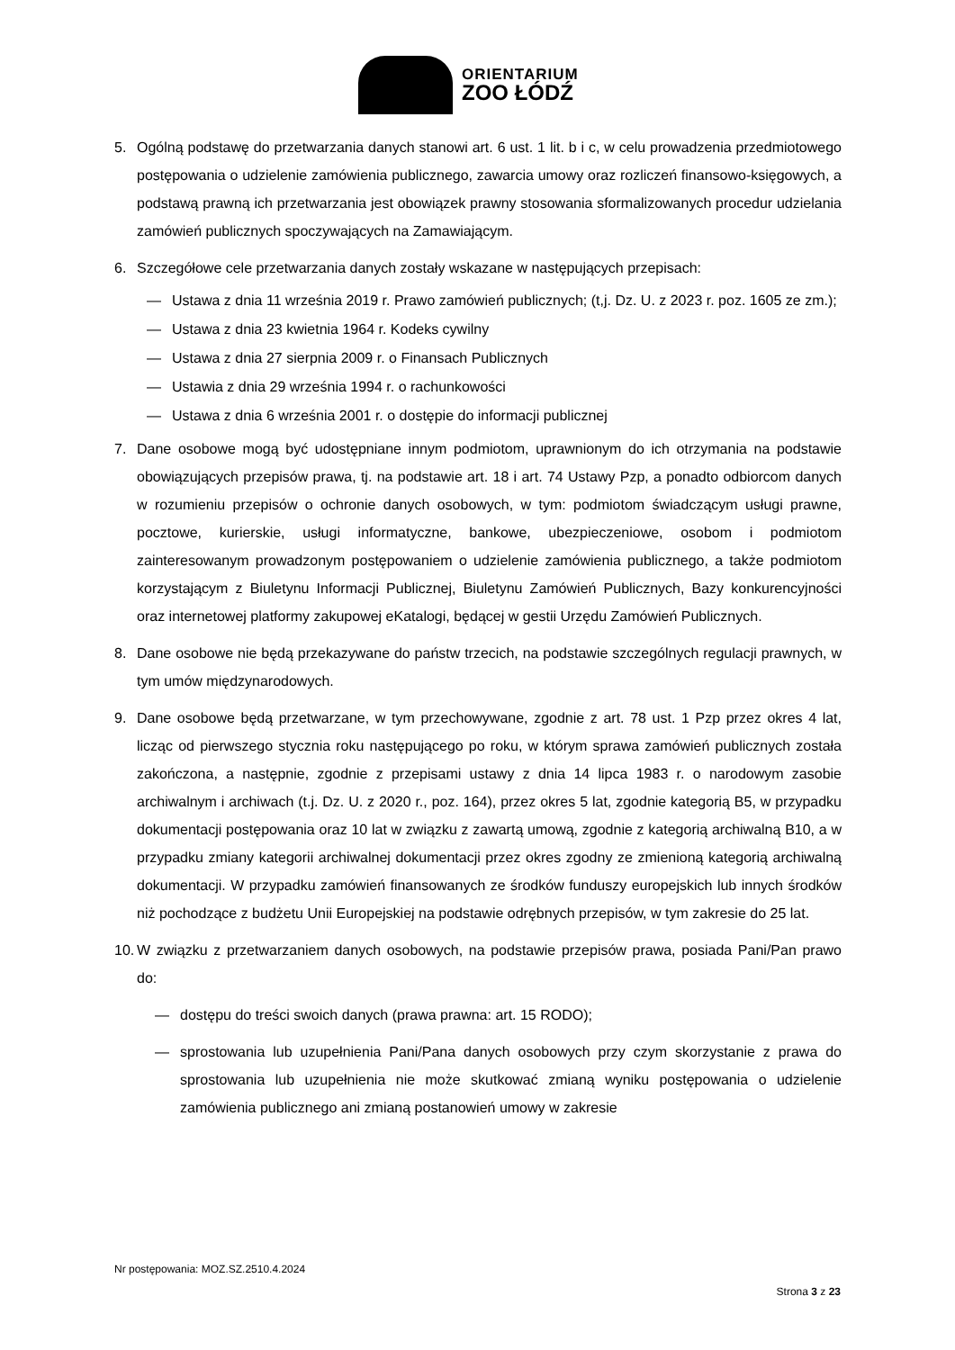ORIENTARIUM
ZOO ŁÓDŹ
5. Ogólną podstawę do przetwarzania danych stanowi art. 6 ust. 1 lit. b i c, w celu prowadzenia przedmiotowego postępowania o udzielenie zamówienia publicznego, zawarcia umowy oraz rozliczeń finansowo-księgowych, a podstawą prawną ich przetwarzania jest obowiązek prawny stosowania sformalizowanych procedur udzielania zamówień publicznych spoczywających na Zamawiającym.
6. Szczegółowe cele przetwarzania danych zostały wskazane w następujących przepisach:
— Ustawa z dnia 11 września 2019 r. Prawo zamówień publicznych; (t,j. Dz. U. z 2023 r. poz. 1605 ze zm.);
— Ustawa z dnia 23 kwietnia 1964 r. Kodeks cywilny
— Ustawa z dnia 27 sierpnia 2009 r. o Finansach Publicznych
— Ustawia z dnia 29 września 1994 r. o rachunkowości
— Ustawa z dnia 6 września 2001 r. o dostępie do informacji publicznej
7. Dane osobowe mogą być udostępniane innym podmiotom, uprawnionym do ich otrzymania na podstawie obowiązujących przepisów prawa, tj. na podstawie art. 18 i art. 74 Ustawy Pzp, a ponadto odbiorcom danych w rozumieniu przepisów o ochronie danych osobowych, w tym: podmiotom świadczącym usługi prawne, pocztowe, kurierskie, usługi informatyczne, bankowe, ubezpieczeniowe, osobom i podmiotom zainteresowanym prowadzonym postępowaniem o udzielenie zamówienia publicznego, a także podmiotom korzystającym z Biuletynu Informacji Publicznej, Biuletynu Zamówień Publicznych, Bazy konkurencyjności oraz internetowej platformy zakupowej eKatalogi, będącej w gestii Urzędu Zamówień Publicznych.
8. Dane osobowe nie będą przekazywane do państw trzecich, na podstawie szczególnych regulacji prawnych, w tym umów międzynarodowych.
9. Dane osobowe będą przetwarzane, w tym przechowywane, zgodnie z art. 78 ust. 1 Pzp przez okres 4 lat, licząc od pierwszego stycznia roku następującego po roku, w którym sprawa zamówień publicznych została zakończona, a następnie, zgodnie z przepisami ustawy z dnia 14 lipca 1983 r. o narodowym zasobie archiwalnym i archiwach (t.j. Dz. U. z 2020 r., poz. 164), przez okres 5 lat, zgodnie kategorią B5, w przypadku dokumentacji postępowania oraz 10 lat w związku z zawartą umową, zgodnie z kategorią archiwalną B10, a w przypadku zmiany kategorii archiwalnej dokumentacji przez okres zgodny ze zmienioną kategorią archiwalną dokumentacji. W przypadku zamówień finansowanych ze środków funduszy europejskich lub innych środków niż pochodzące z budżetu Unii Europejskiej na podstawie odrębnych przepisów, w tym zakresie do 25 lat.
10.
W związku z przetwarzaniem danych osobowych, na podstawie przepisów prawa, posiada Pani/Pan prawo do:
— dostępu do treści swoich danych (prawa prawna: art. 15 RODO);
— sprostowania lub uzupełnienia Pani/Pana danych osobowych przy czym skorzystanie z prawa do sprostowania lub uzupełnienia nie może skutkować zmianą wyniku postępowania o udzielenie zamówienia publicznego ani zmianą postanowień umowy w zakresie
Nr postępowania: MOZ.SZ.2510.4.2024
Strona 3 z 23